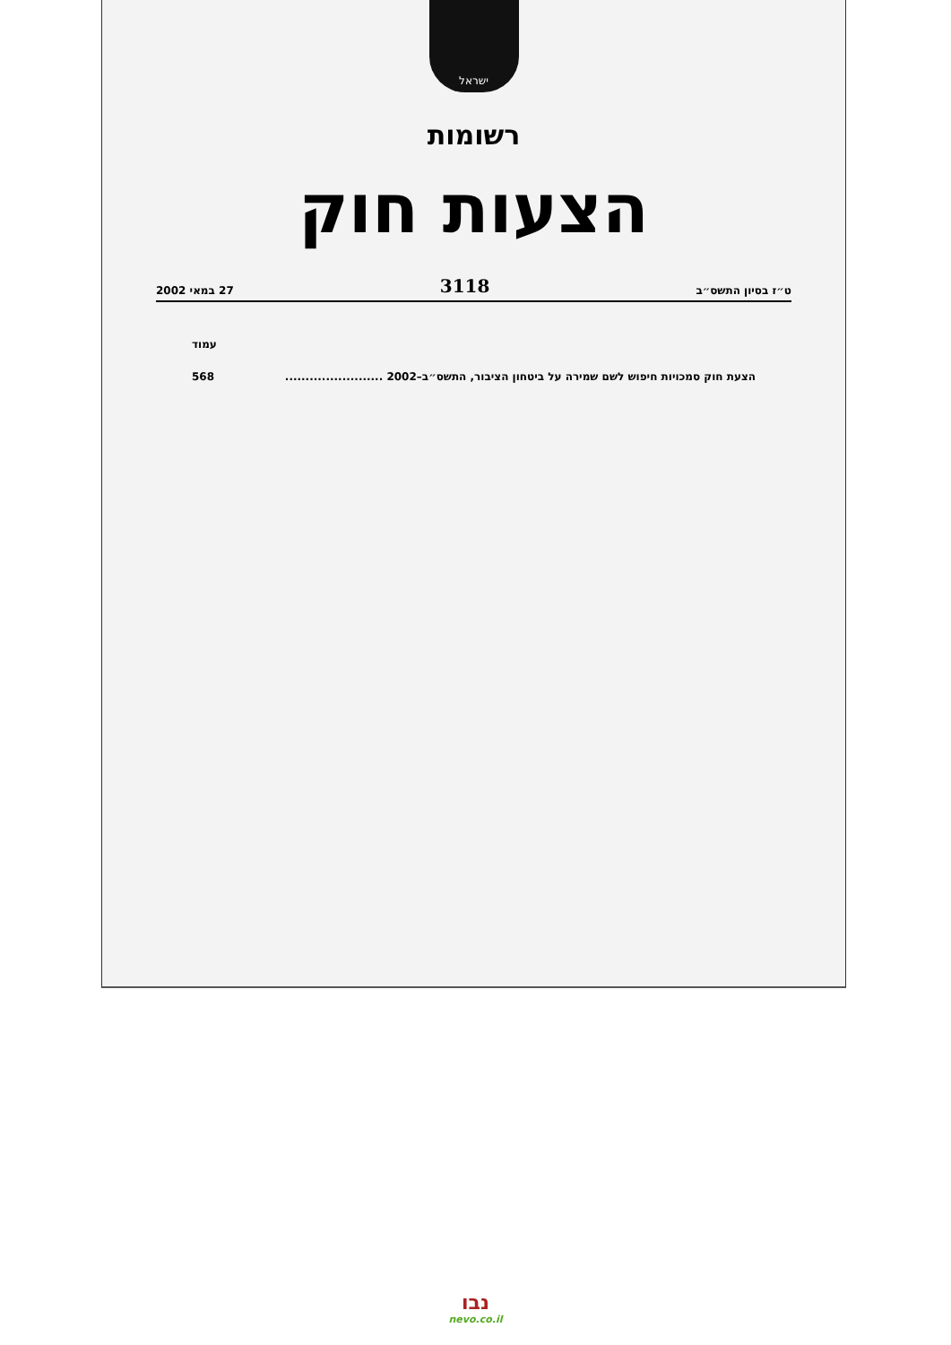ישראל
רשומות
הצעות חוק
ט״ז בסיון התשס״ב 3118 27 במאי 2002
עמוד
הצעת חוק סמכויות חיפוש לשם שמירה על ביטחון הציבור, התשס״ב–2002 ........................ 568
נבו
nevo.co.il